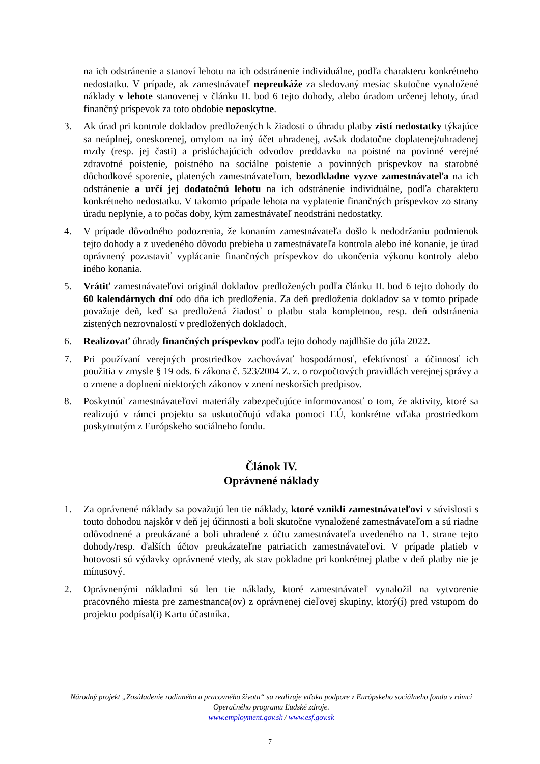na ich odstránenie a stanoví lehotu na ich odstránenie individuálne, podľa charakteru konkrétneho nedostatku. V prípade, ak zamestnávateľ nepreukáže za sledovaný mesiac skutočne vynaložené náklady v lehote stanovenej v článku II. bod 6 tejto dohody, alebo úradom určenej lehoty, úrad finančný príspevok za toto obdobie neposkytne.
3. Ak úrad pri kontrole dokladov predložených k žiadosti o úhradu platby zistí nedostatky týkajúce sa neúplnej, oneskorenej, omylom na iný účet uhradenej, avšak dodatočne doplatenej/uhradenej mzdy (resp. jej časti) a prislúchajúcich odvodov preddavku na poistné na povinné verejné zdravotné poistenie, poistného na sociálne poistenie a povinných príspevkov na starobné dôchodkové sporenie, platených zamestnávateľom, bezodkladne vyzve zamestnávateľa na ich odstránenie a určí jej dodatočnú lehotu na ich odstránenie individuálne, podľa charakteru konkrétneho nedostatku. V takomto prípade lehota na vyplatenie finančných príspevkov zo strany úradu neplynie, a to počas doby, kým zamestnávateľ neodstráni nedostatky.
4. V prípade dôvodného podozrenia, že konaním zamestnávateľa došlo k nedodržaniu podmienok tejto dohody a z uvedeného dôvodu prebieha u zamestnávateľa kontrola alebo iné konanie, je úrad oprávnený pozastaviť vyplácanie finančných príspevkov do ukončenia výkonu kontroly alebo iného konania.
5. Vrátiť zamestnávateľovi originál dokladov predložených podľa článku II. bod 6 tejto dohody do 60 kalendárnych dní odo dňa ich predloženia. Za deň predloženia dokladov sa v tomto prípade považuje deň, keď sa predložená žiadosť o platbu stala kompletnou, resp. deň odstránenia zistených nezrovnalostí v predložených dokladoch.
6. Realizovať úhrady finančných príspevkov podľa tejto dohody najdlhšie do júla 2022.
7. Pri používaní verejných prostriedkov zachovávať hospodárnosť, efektívnosť a účinnosť ich použitia v zmysle § 19 ods. 6 zákona č. 523/2004 Z. z. o rozpočtových pravidlách verejnej správy a o zmene a doplnení niektorých zákonov v znení neskorších predpisov.
8. Poskytnúť zamestnávateľovi materiály zabezpečujúce informovanosť o tom, že aktivity, ktoré sa realizujú v rámci projektu sa uskutočňujú vďaka pomoci EÚ, konkrétne vďaka prostriedkom poskytnutým z Európskeho sociálneho fondu.
Článok IV.
Oprávnené náklady
1. Za oprávnené náklady sa považujú len tie náklady, ktoré vznikli zamestnávateľovi v súvislosti s touto dohodou najskôr v deň jej účinnosti a boli skutočne vynaložené zamestnávateľom a sú riadne odôvodnené a preukázané a boli uhradené z účtu zamestnávateľa uvedeného na 1. strane tejto dohody/resp. ďalších účtov preukázateľne patriacich zamestnávateľovi. V prípade platieb v hotovosti sú výdavky oprávnené vtedy, ak stav pokladne pri konkrétnej platbe v deň platby nie je mínusový.
2. Oprávnenými nákladmi sú len tie náklady, ktoré zamestnávateľ vynaložil na vytvorenie pracovného miesta pre zamestnanca(ov) z oprávnenej cieľovej skupiny, ktorý(í) pred vstupom do projektu podpísal(i) Kartu účastníka.
Národný projekt „Zosúladenie rodinného a pracovného života“ sa realizuje vďaka podpore z Európskeho sociálneho fondu v rámci Operačného programu Ľudské zdroje.
www.employment.gov.sk / www.esf.gov.sk
7